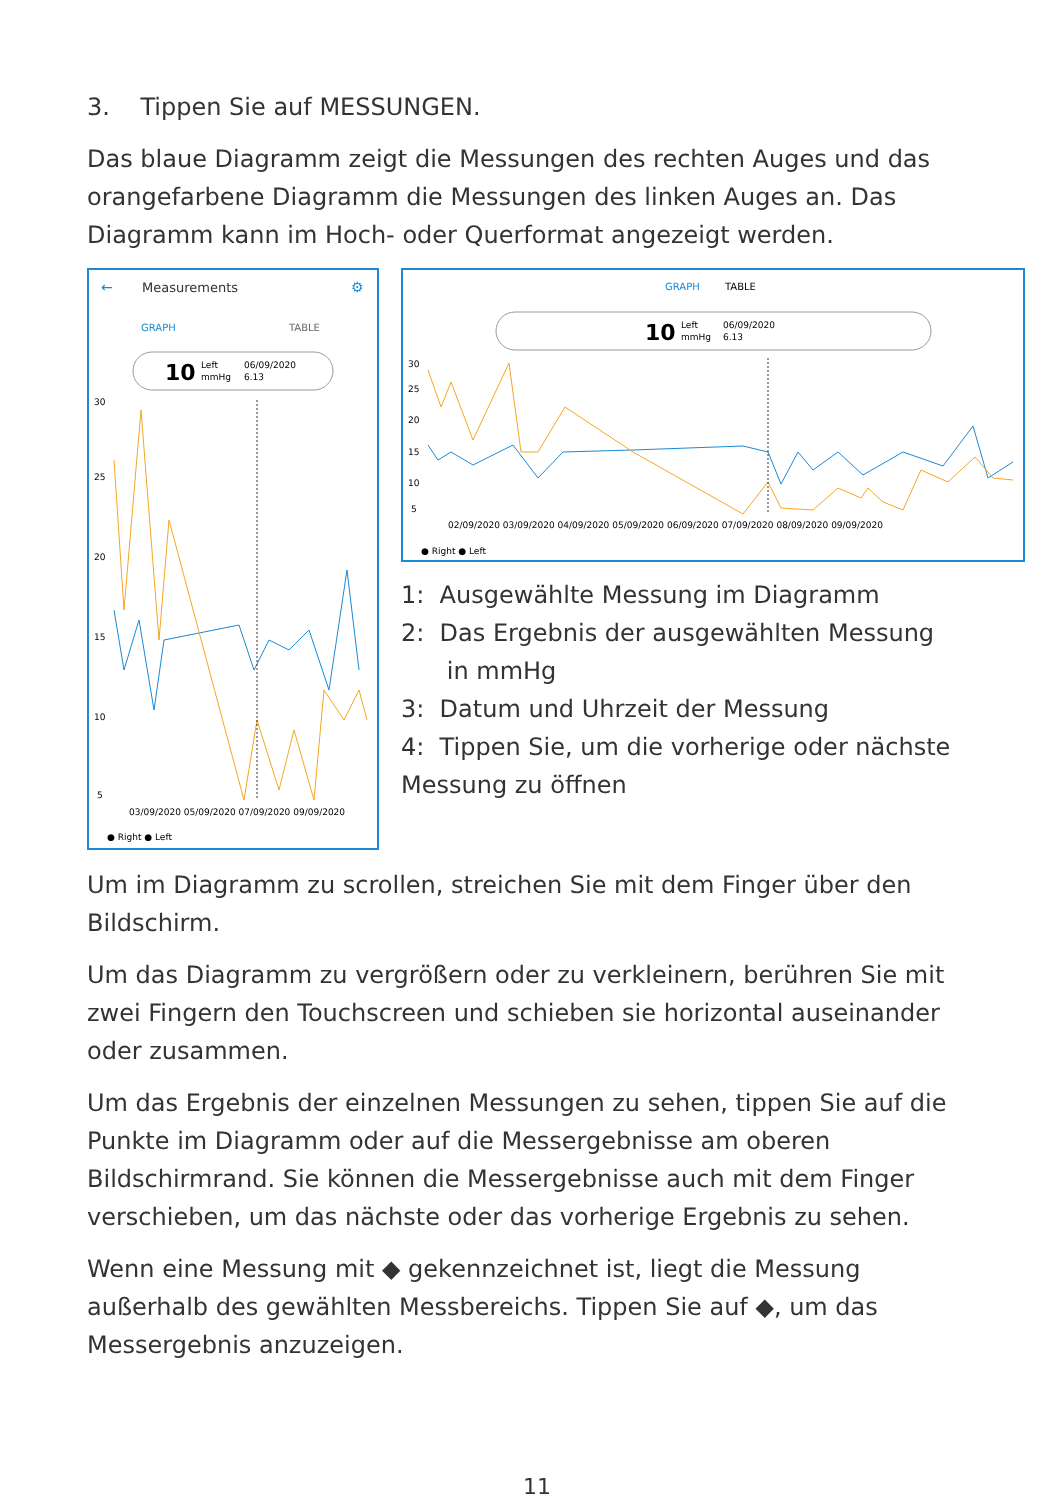3. Tippen Sie auf MESSUNGEN.
Das blaue Diagramm zeigt die Messungen des rechten Auges und das orangefarbene Diagramm die Messungen des linken Auges an. Das Diagramm kann im Hoch- oder Querformat angezeigt werden.
←
Measurements
⚙
GRAPH
TABLE
10
Left
mmHg
06/09/2020
6.13
30
25
20
15
10
5
03/09/2020 05/09/2020 07/09/2020 09/09/2020
● Right ● Left
GRAPH
TABLE
10
Left
mmHg
06/09/2020
6.13
30
25
20
15
10
5
02/09/2020 03/09/2020 04/09/2020 05/09/2020 06/09/2020 07/09/2020 08/09/2020 09/09/2020
● Right ● Left
1: Ausgewählte Messung im Diagramm
2: Das Ergebnis der ausgewählten Messung
in mmHg
3: Datum und Uhrzeit der Messung
4: Tippen Sie, um die vorherige oder nächste Messung zu öffnen
Um im Diagramm zu scrollen, streichen Sie mit dem Finger über den Bildschirm.
Um das Diagramm zu vergrößern oder zu verkleinern, berühren Sie mit zwei Fingern den Touchscreen und schieben sie horizontal auseinander oder zusammen.
Um das Ergebnis der einzelnen Messungen zu sehen, tippen Sie auf die Punkte im Diagramm oder auf die Messergebnisse am oberen Bildschirmrand. Sie können die Messergebnisse auch mit dem Finger verschieben, um das nächste oder das vorherige Ergebnis zu sehen.
Wenn eine Messung mit ◆ gekennzeichnet ist, liegt die Messung außerhalb des gewählten Messbereichs. Tippen Sie auf ◆, um das Messergebnis anzuzeigen.
11